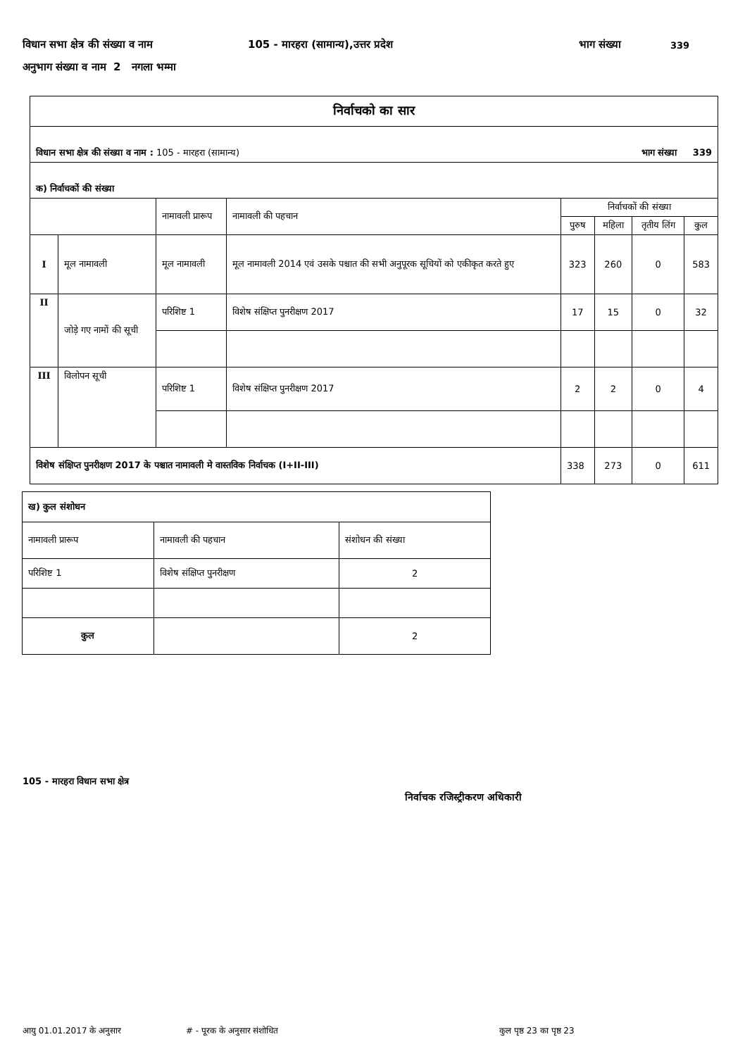विधान सभा क्षेत्र की संख्या व नाम 105 - मारहरा (सामान्य),उत्तर प्रदेश भाग संख्या 339
अनुभाग संख्या व नाम 2 नगला भम्मा
| निर्वाचको का सार | | | | | | | |
| विधान सभा क्षेत्र की संख्या व नाम : 105 - मारहरा (सामान्य) भाग संख्या 339 | | | | | | | |
| क) निर्वाचकों की संख्या | | | | | | | |
| | | नामावली प्रारूप | नामावली की पहचान | निर्वाचकों की संख्या | | | |
| | | | | पुरुष | महिला | तृतीय लिंग | कुल |
| I | मूल नामावली | मूल नामावली | मूल नामावली 2014 एवं उसके पश्चात की सभी अनुपूरक सूचियों को एकीकृत करते हुए | 323 | 260 | 0 | 583 |
| II | जोड़े गए नामों की सूची | परिशिष्ट 1 | विशेष संक्षिप्त पुनरीक्षण 2017 | 17 | 15 | 0 | 32 |
| III | विलोपन सूची | परिशिष्ट 1 | विशेष संक्षिप्त पुनरीक्षण 2017 | 2 | 2 | 0 | 4 |
| विशेष संक्षिप्त पुनरीक्षण 2017 के पश्चात नामावली मे वास्तविक निर्वाचक (I+II-III) | | | | 338 | 273 | 0 | 611 |
| ख) कुल संशोधन | | |
| नामावली प्रारूप | नामावली की पहचान | संशोधन की संख्या |
| परिशिष्ट 1 | विशेष संक्षिप्त पुनरीक्षण | 2 |
| कुल | | 2 |
105 - मारहरा विधान सभा क्षेत्र
निर्वाचक रजिस्ट्रीकरण अधिकारी
आयु 01.01.2017 के अनुसार # - पूरक के अनुसार संशोधित कुल पृष्ठ 23 का पृष्ठ 23